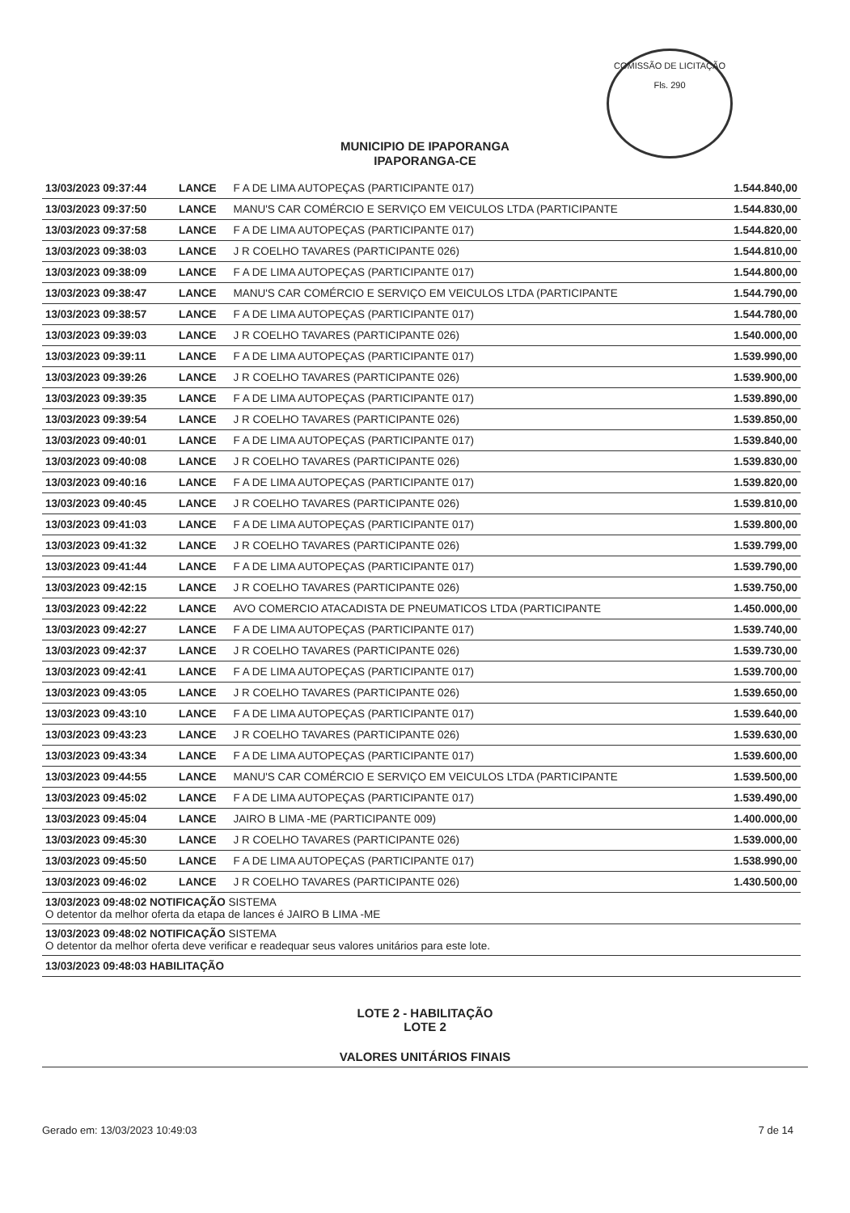COMISSÃO DE LICITAÇÃO
Fls. 290
MUNICIPIO DE IPAPORANGA
IPAPORANGA-CE
| 13/03/2023 09:37:44 | LANCE | F A DE LIMA AUTOPEÇAS (PARTICIPANTE 017) | 1.544.840,00 |
| 13/03/2023 09:37:50 | LANCE | MANU'S CAR COMÉRCIO E SERVIÇO EM VEICULOS LTDA (PARTICIPANTE | 1.544.830,00 |
| 13/03/2023 09:37:58 | LANCE | F A DE LIMA AUTOPEÇAS (PARTICIPANTE 017) | 1.544.820,00 |
| 13/03/2023 09:38:03 | LANCE | J R COELHO TAVARES (PARTICIPANTE 026) | 1.544.810,00 |
| 13/03/2023 09:38:09 | LANCE | F A DE LIMA AUTOPEÇAS (PARTICIPANTE 017) | 1.544.800,00 |
| 13/03/2023 09:38:47 | LANCE | MANU'S CAR COMÉRCIO E SERVIÇO EM VEICULOS LTDA (PARTICIPANTE | 1.544.790,00 |
| 13/03/2023 09:38:57 | LANCE | F A DE LIMA AUTOPEÇAS (PARTICIPANTE 017) | 1.544.780,00 |
| 13/03/2023 09:39:03 | LANCE | J R COELHO TAVARES (PARTICIPANTE 026) | 1.540.000,00 |
| 13/03/2023 09:39:11 | LANCE | F A DE LIMA AUTOPEÇAS (PARTICIPANTE 017) | 1.539.990,00 |
| 13/03/2023 09:39:26 | LANCE | J R COELHO TAVARES (PARTICIPANTE 026) | 1.539.900,00 |
| 13/03/2023 09:39:35 | LANCE | F A DE LIMA AUTOPEÇAS (PARTICIPANTE 017) | 1.539.890,00 |
| 13/03/2023 09:39:54 | LANCE | J R COELHO TAVARES (PARTICIPANTE 026) | 1.539.850,00 |
| 13/03/2023 09:40:01 | LANCE | F A DE LIMA AUTOPEÇAS (PARTICIPANTE 017) | 1.539.840,00 |
| 13/03/2023 09:40:08 | LANCE | J R COELHO TAVARES (PARTICIPANTE 026) | 1.539.830,00 |
| 13/03/2023 09:40:16 | LANCE | F A DE LIMA AUTOPEÇAS (PARTICIPANTE 017) | 1.539.820,00 |
| 13/03/2023 09:40:45 | LANCE | J R COELHO TAVARES (PARTICIPANTE 026) | 1.539.810,00 |
| 13/03/2023 09:41:03 | LANCE | F A DE LIMA AUTOPEÇAS (PARTICIPANTE 017) | 1.539.800,00 |
| 13/03/2023 09:41:32 | LANCE | J R COELHO TAVARES (PARTICIPANTE 026) | 1.539.799,00 |
| 13/03/2023 09:41:44 | LANCE | F A DE LIMA AUTOPEÇAS (PARTICIPANTE 017) | 1.539.790,00 |
| 13/03/2023 09:42:15 | LANCE | J R COELHO TAVARES (PARTICIPANTE 026) | 1.539.750,00 |
| 13/03/2023 09:42:22 | LANCE | AVO COMERCIO ATACADISTA DE PNEUMATICOS LTDA (PARTICIPANTE | 1.450.000,00 |
| 13/03/2023 09:42:27 | LANCE | F A DE LIMA AUTOPEÇAS (PARTICIPANTE 017) | 1.539.740,00 |
| 13/03/2023 09:42:37 | LANCE | J R COELHO TAVARES (PARTICIPANTE 026) | 1.539.730,00 |
| 13/03/2023 09:42:41 | LANCE | F A DE LIMA AUTOPEÇAS (PARTICIPANTE 017) | 1.539.700,00 |
| 13/03/2023 09:43:05 | LANCE | J R COELHO TAVARES (PARTICIPANTE 026) | 1.539.650,00 |
| 13/03/2023 09:43:10 | LANCE | F A DE LIMA AUTOPEÇAS (PARTICIPANTE 017) | 1.539.640,00 |
| 13/03/2023 09:43:23 | LANCE | J R COELHO TAVARES (PARTICIPANTE 026) | 1.539.630,00 |
| 13/03/2023 09:43:34 | LANCE | F A DE LIMA AUTOPEÇAS (PARTICIPANTE 017) | 1.539.600,00 |
| 13/03/2023 09:44:55 | LANCE | MANU'S CAR COMÉRCIO E SERVIÇO EM VEICULOS LTDA (PARTICIPANTE | 1.539.500,00 |
| 13/03/2023 09:45:02 | LANCE | F A DE LIMA AUTOPEÇAS (PARTICIPANTE 017) | 1.539.490,00 |
| 13/03/2023 09:45:04 | LANCE | JAIRO B LIMA -ME (PARTICIPANTE 009) | 1.400.000,00 |
| 13/03/2023 09:45:30 | LANCE | J R COELHO TAVARES (PARTICIPANTE 026) | 1.539.000,00 |
| 13/03/2023 09:45:50 | LANCE | F A DE LIMA AUTOPEÇAS (PARTICIPANTE 017) | 1.538.990,00 |
| 13/03/2023 09:46:02 | LANCE | J R COELHO TAVARES (PARTICIPANTE 026) | 1.430.500,00 |
| 13/03/2023 09:48:02 NOTIFICAÇÃO SISTEMA O detentor da melhor oferta da etapa de lances é JAIRO B LIMA -ME | | | |
| 13/03/2023 09:48:02 NOTIFICAÇÃO SISTEMA O detentor da melhor oferta deve verificar e readequar seus valores unitários para este lote. | | | |
| 13/03/2023 09:48:03 HABILITAÇÃO | | | |
LOTE 2 - HABILITAÇÃO
LOTE 2
VALORES UNITÁRIOS FINAIS
Gerado em: 13/03/2023 10:49:03 7 de 14